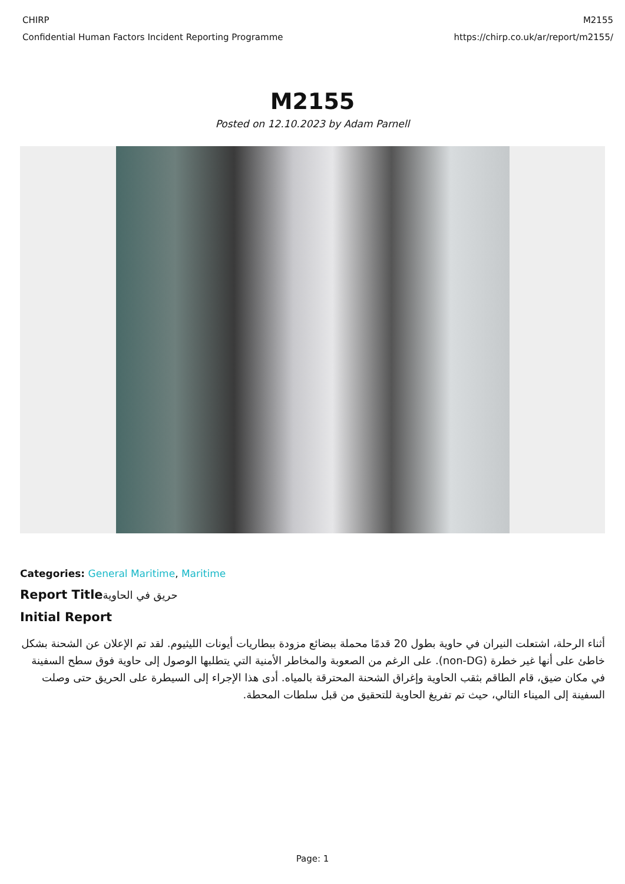CHIRP
Confidential Human Factors Incident Reporting Programme
M2155
https://chirp.co.uk/ar/report/m2155/
M2155
Posted on 12.10.2023 by Adam Parnell
Categories: General Maritime, Maritime
Report Titleحريق في الحاوية
Initial Report
أثناء الرحلة، اشتعلت النيران في حاوية بطول 20 قدمًا محملة ببضائع مزودة ببطاريات أيونات الليثيوم. لقد تم الإعلان عن الشحنة بشكل خاطئ على أنها غير خطرة (non-DG). على الرغم من الصعوبة والمخاطر الأمنية التي يتطلبها الوصول إلى حاوية فوق سطح السفينة في مكان ضيق، قام الطاقم بثقب الحاوية وإغراق الشحنة المحترقة بالمياه. أدى هذا الإجراء إلى السيطرة على الحريق حتى وصلت السفينة إلى الميناء التالي، حيث تم تفريغ الحاوية للتحقيق من قبل سلطات المحطة.
Page: 1